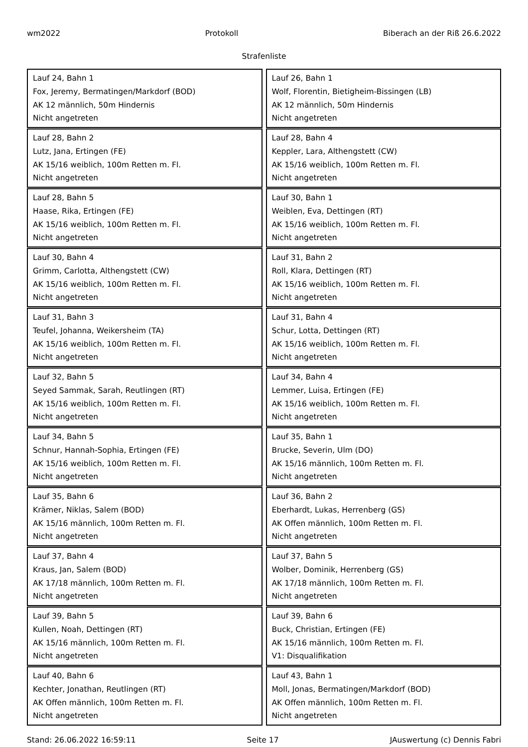wm2022 Protokoll Biberach an der Riß 26.6.2022
Strafenliste
Lauf 24, Bahn 1
Fox, Jeremy, Bermatingen/Markdorf (BOD)
AK 12 männlich, 50m Hindernis
Nicht angetreten
Lauf 26, Bahn 1
Wolf, Florentin, Bietigheim-Bissingen (LB)
AK 12 männlich, 50m Hindernis
Nicht angetreten
Lauf 28, Bahn 2
Lutz, Jana, Ertingen (FE)
AK 15/16 weiblich, 100m Retten m. Fl.
Nicht angetreten
Lauf 28, Bahn 4
Keppler, Lara, Althengstett (CW)
AK 15/16 weiblich, 100m Retten m. Fl.
Nicht angetreten
Lauf 28, Bahn 5
Haase, Rika, Ertingen (FE)
AK 15/16 weiblich, 100m Retten m. Fl.
Nicht angetreten
Lauf 30, Bahn 1
Weiblen, Eva, Dettingen (RT)
AK 15/16 weiblich, 100m Retten m. Fl.
Nicht angetreten
Lauf 30, Bahn 4
Grimm, Carlotta, Althengstett (CW)
AK 15/16 weiblich, 100m Retten m. Fl.
Nicht angetreten
Lauf 31, Bahn 2
Roll, Klara, Dettingen (RT)
AK 15/16 weiblich, 100m Retten m. Fl.
Nicht angetreten
Lauf 31, Bahn 3
Teufel, Johanna, Weikersheim (TA)
AK 15/16 weiblich, 100m Retten m. Fl.
Nicht angetreten
Lauf 31, Bahn 4
Schur, Lotta, Dettingen (RT)
AK 15/16 weiblich, 100m Retten m. Fl.
Nicht angetreten
Lauf 32, Bahn 5
Seyed Sammak, Sarah, Reutlingen (RT)
AK 15/16 weiblich, 100m Retten m. Fl.
Nicht angetreten
Lauf 34, Bahn 4
Lemmer, Luisa, Ertingen (FE)
AK 15/16 weiblich, 100m Retten m. Fl.
Nicht angetreten
Lauf 34, Bahn 5
Schnur, Hannah-Sophia, Ertingen (FE)
AK 15/16 weiblich, 100m Retten m. Fl.
Nicht angetreten
Lauf 35, Bahn 1
Brucke, Severin, Ulm (DO)
AK 15/16 männlich, 100m Retten m. Fl.
Nicht angetreten
Lauf 35, Bahn 6
Krämer, Niklas, Salem (BOD)
AK 15/16 männlich, 100m Retten m. Fl.
Nicht angetreten
Lauf 36, Bahn 2
Eberhardt, Lukas, Herrenberg (GS)
AK Offen männlich, 100m Retten m. Fl.
Nicht angetreten
Lauf 37, Bahn 4
Kraus, Jan, Salem (BOD)
AK 17/18 männlich, 100m Retten m. Fl.
Nicht angetreten
Lauf 37, Bahn 5
Wolber, Dominik, Herrenberg (GS)
AK 17/18 männlich, 100m Retten m. Fl.
Nicht angetreten
Lauf 39, Bahn 5
Kullen, Noah, Dettingen (RT)
AK 15/16 männlich, 100m Retten m. Fl.
Nicht angetreten
Lauf 39, Bahn 6
Buck, Christian, Ertingen (FE)
AK 15/16 männlich, 100m Retten m. Fl.
V1: Disqualifikation
Lauf 40, Bahn 6
Kechter, Jonathan, Reutlingen (RT)
AK Offen männlich, 100m Retten m. Fl.
Nicht angetreten
Lauf 43, Bahn 1
Moll, Jonas, Bermatingen/Markdorf (BOD)
AK Offen männlich, 100m Retten m. Fl.
Nicht angetreten
Stand: 26.06.2022 16:59:11 Seite 17 JAuswertung (c) Dennis Fabri